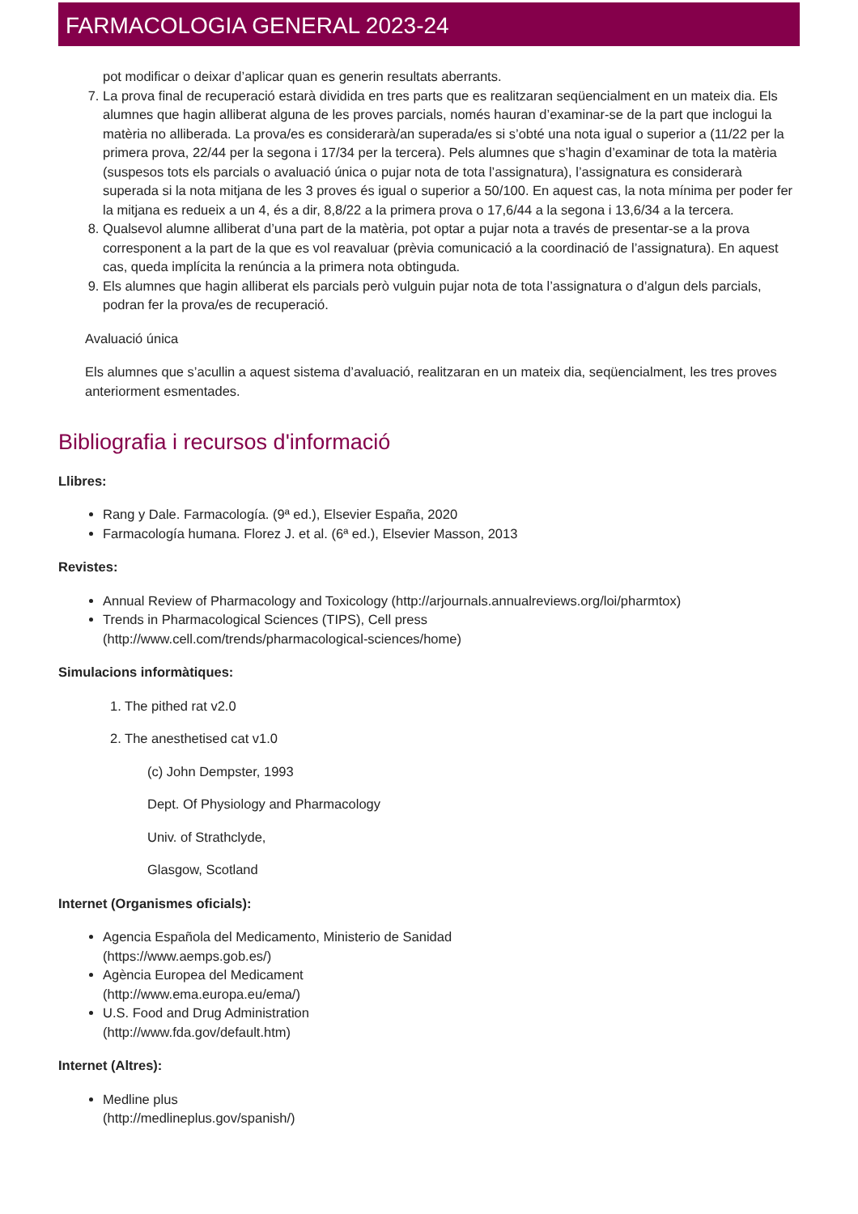FARMACOLOGIA GENERAL 2023-24
pot modificar o deixar d’aplicar quan es generin resultats aberrants.
7. La prova final de recuperació estarà dividida en tres parts que es realitzaran seqüencialment en un mateix dia. Els alumnes que hagin alliberat alguna de les proves parcials, només hauran d’examinar-se de la part que inclogui la matèria no alliberada. La prova/es es considerarà/an superada/es si s’obté una nota igual o superior a (11/22 per la primera prova, 22/44 per la segona i 17/34 per la tercera). Pels alumnes que s’hagin d’examinar de tota la matèria (suspesos tots els parcials o avaluació única o pujar nota de tota l’assignatura), l’assignatura es considerarà superada si la nota mitjana de les 3 proves és igual o superior a 50/100. En aquest cas, la nota mínima per poder fer la mitjana es redueix a un 4, és a dir, 8,8/22 a la primera prova o 17,6/44 a la segona i 13,6/34 a la tercera.
8. Qualsevol alumne alliberat d’una part de la matèria, pot optar a pujar nota a través de presentar-se a la prova corresponent a la part de la que es vol reavaluar (prèvia comunicació a la coordinació de l’assignatura). En aquest cas, queda implícita la renúncia a la primera nota obtinguda.
9. Els alumnes que hagin alliberat els parcials però vulguin pujar nota de tota l’assignatura o d’algun dels parcials, podran fer la prova/es de recuperació.
Avaluació única
Els alumnes que s’acullin a aquest sistema d’avaluació, realitzaran en un mateix dia, seqüencialment, les tres proves anteriorment esmentades.
Bibliografia i recursos d'informació
Llibres:
Rang y Dale. Farmacología. (9ª ed.), Elsevier España, 2020
Farmacología humana. Florez J. et al. (6ª ed.), Elsevier Masson, 2013
Revistes:
Annual Review of Pharmacology and Toxicology (http://arjournals.annualreviews.org/loi/pharmtox)
Trends in Pharmacological Sciences (TIPS), Cell press
(http://www.cell.com/trends/pharmacological-sciences/home)
Simulacions informàtiques:
1. The pithed rat v2.0
2. The anesthetised cat v1.0
(c) John Dempster, 1993
Dept. Of Physiology and Pharmacology
Univ. of Strathclyde,
Glasgow, Scotland
Internet (Organismes oficials):
Agencia Española del Medicamento, Ministerio de Sanidad
(https://www.aemps.gob.es/)
Agència Europea del Medicament
(http://www.ema.europa.eu/ema/)
U.S. Food and Drug Administration
(http://www.fda.gov/default.htm)
Internet (Altres):
Medline plus
(http://medlineplus.gov/spanish/)